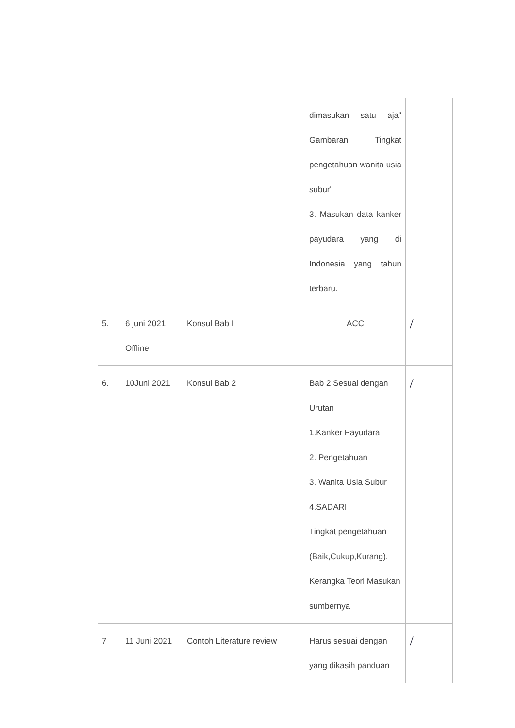| | | | dimasukan satu aja" Gambaran Tingkat pengetahuan wanita usia subur" 3. Masukan data kanker payudara yang di Indonesia yang tahun terbaru. | |
| 5. | 6 juni 2021 Offline | Konsul Bab I | ACC | / |
| 6. | 10Juni 2021 | Konsul Bab 2 | Bab 2 Sesuai dengan Urutan 1.Kanker Payudara 2. Pengetahuan 3. Wanita Usia Subur 4.SADARI Tingkat pengetahuan (Baik,Cukup,Kurang). Kerangka Teori Masukan sumbernya | / |
| 7 | 11 Juni 2021 | Contoh Literature review | Harus sesuai dengan yang dikasih panduan | / |